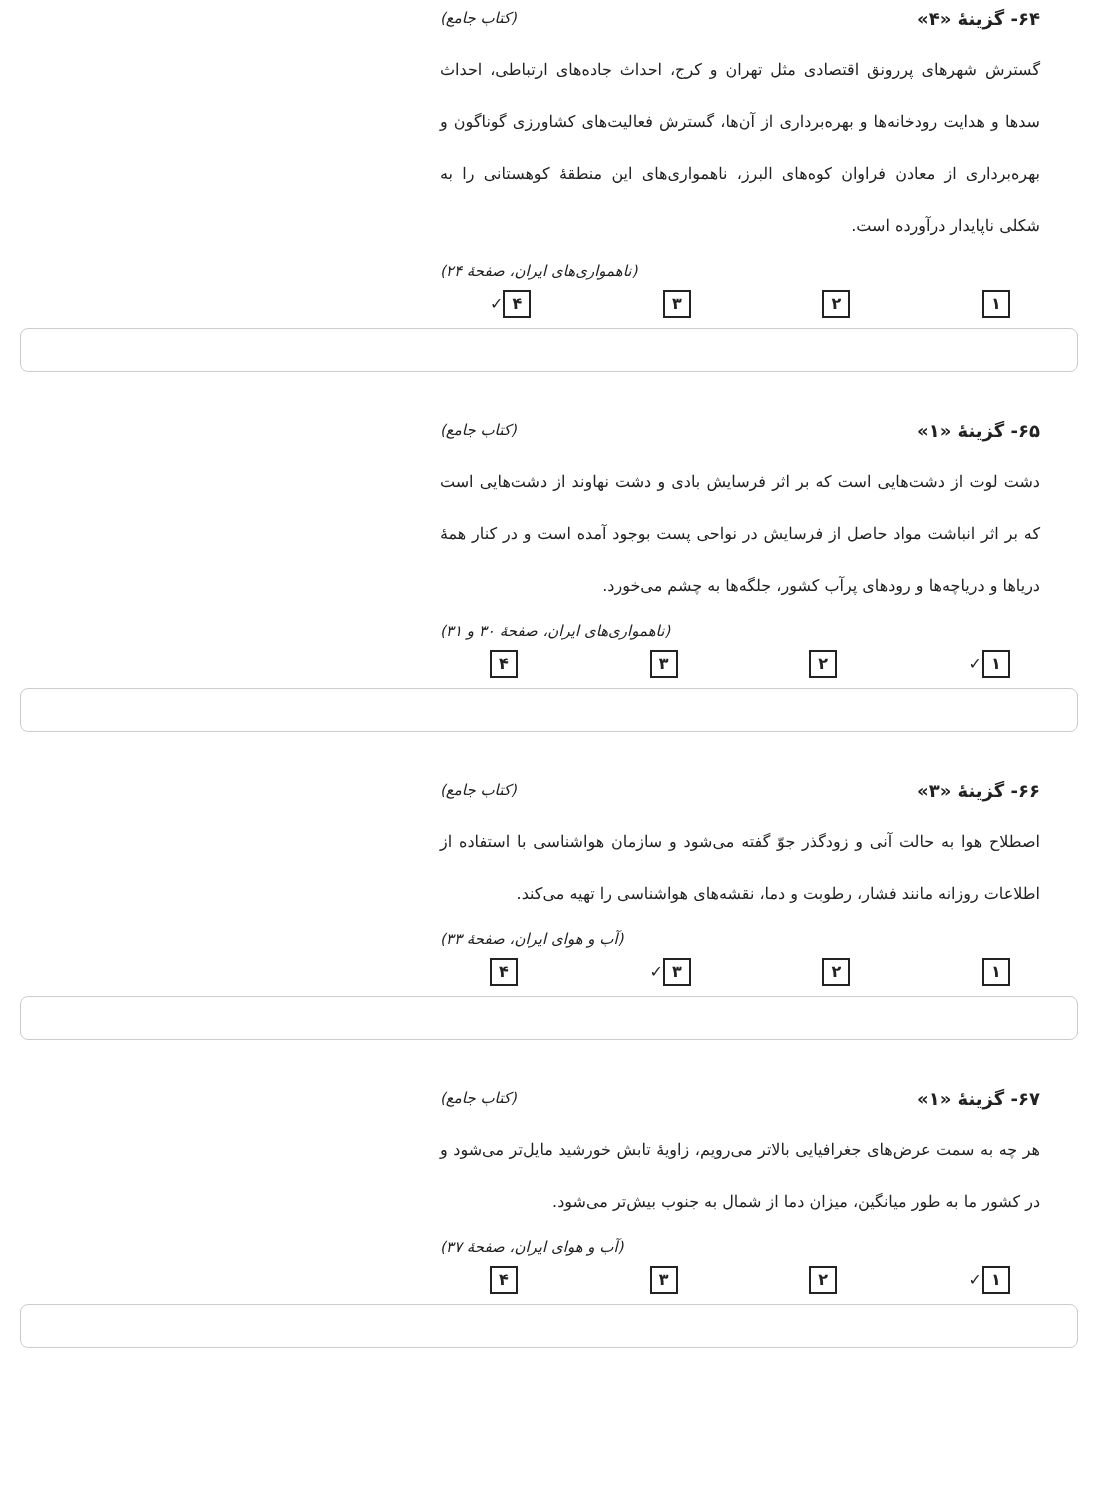۶۴- گزینهٔ «۴» (کتاب جامع)
گسترش شهرهای پررونق اقتصادی مثل تهران و کرج، احداث جاده‌های ارتباطی، احداث سدها و هدایت رودخانه‌ها و بهره‌برداری از آن‌ها، گسترش فعالیت‌های کشاورزی گوناگون و بهره‌برداری از معادن فراوان کوه‌های البرز، ناهمواری‌های این منطقهٔ کوهستانی را به شکلی ناپایدار درآورده است.
(ناهمواری‌های ایران، صفحهٔ ۲۴)
۱ ۲ ۳ ۴ ✓
۶۵- گزینهٔ «۱» (کتاب جامع)
دشت لوت از دشت‌هایی است که بر اثر فرسایش بادی و دشت نهاوند از دشت‌هایی است که بر اثر انباشت مواد حاصل از فرسایش در نواحی پست بوجود آمده است و در کنار همهٔ دریاها و دریاچه‌ها و رودهای پرآب کشور، جلگه‌ها به چشم می‌خورد.
(ناهمواری‌های ایران، صفحهٔ ۳۰ و ۳۱)
۱ ✓ ۲ ۳ ۴
۶۶- گزینهٔ «۳» (کتاب جامع)
اصطلاح هوا به حالت آنی و زودگذر جوّ گفته می‌شود و سازمان هواشناسی با استفاده از اطلاعات روزانه مانند فشار، رطوبت و دما، نقشه‌های هواشناسی را تهیه می‌کند.
(آب و هوای ایران، صفحهٔ ۳۳)
۱ ۲ ۳ ✓ ۴
۶۷- گزینهٔ «۱» (کتاب جامع)
هر چه به سمت عرض‌های جغرافیایی بالاتر می‌رویم، زاویهٔ تابش خورشید مایل‌تر می‌شود و در کشور ما به طور میانگین، میزان دما از شمال به جنوب بیش‌تر می‌شود.
(آب و هوای ایران، صفحهٔ ۳۷)
۱ ✓ ۲ ۳ ۴